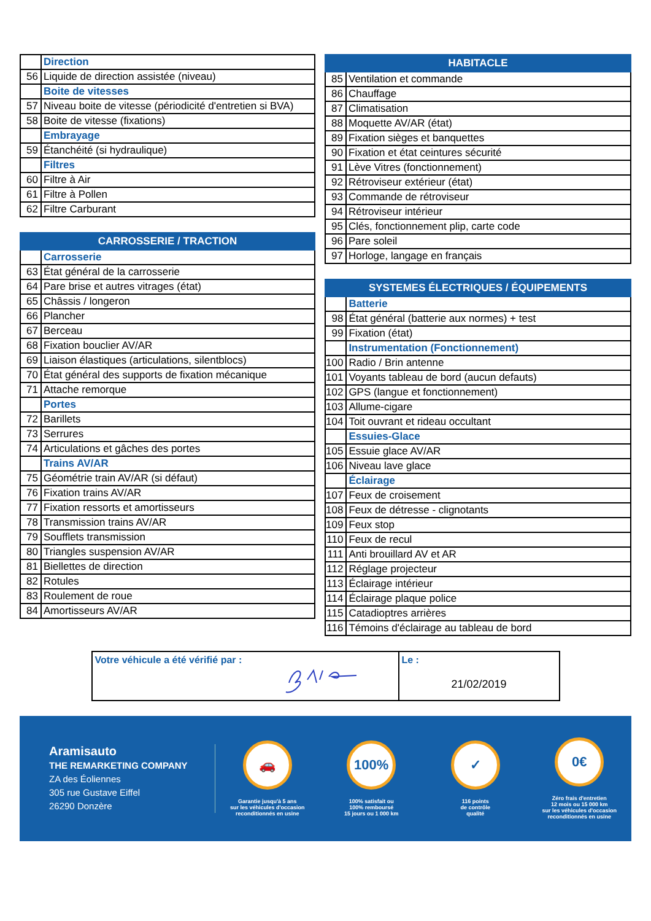| | Direction |
| 56 | Liquide de direction assistée (niveau) |
| | Boite de vitesses |
| 57 | Niveau boite de vitesse (périodicité d'entretien si BVA) |
| 58 | Boite de vitesse (fixations) |
| | Embrayage |
| 59 | Étanchéité (si hydraulique) |
| | Filtres |
| 60 | Filtre à Air |
| 61 | Filtre à Pollen |
| 62 | Filtre Carburant |
| CARROSSERIE / TRACTION | |
| --- | --- |
| | Carrosserie |
| 63 | État général de la carrosserie |
| 64 | Pare brise et autres vitrages (état) |
| 65 | Châssis / longeron |
| 66 | Plancher |
| 67 | Berceau |
| 68 | Fixation bouclier AV/AR |
| 69 | Liaison élastiques (articulations, silentblocs) |
| 70 | État général des supports de fixation mécanique |
| 71 | Attache remorque |
| | Portes |
| 72 | Barillets |
| 73 | Serrures |
| 74 | Articulations et gâches des portes |
| | Trains AV/AR |
| 75 | Géométrie train AV/AR (si défaut) |
| 76 | Fixation trains AV/AR |
| 77 | Fixation ressorts et amortisseurs |
| 78 | Transmission trains AV/AR |
| 79 | Soufflets transmission |
| 80 | Triangles suspension AV/AR |
| 81 | Biellettes de direction |
| 82 | Rotules |
| 83 | Roulement de roue |
| 84 | Amortisseurs AV/AR |
| HABITACLE | |
| --- | --- |
| 85 | Ventilation et commande |
| 86 | Chauffage |
| 87 | Climatisation |
| 88 | Moquette AV/AR (état) |
| 89 | Fixation sièges et banquettes |
| 90 | Fixation et état ceintures sécurité |
| 91 | Lève Vitres (fonctionnement) |
| 92 | Rétroviseur extérieur (état) |
| 93 | Commande de rétroviseur |
| 94 | Rétroviseur intérieur |
| 95 | Clés, fonctionnement plip, carte code |
| 96 | Pare soleil |
| 97 | Horloge, langage en français |
| SYSTEMES ÉLECTRIQUES / ÉQUIPEMENTS | |
| --- | --- |
| | Batterie |
| 98 | État général (batterie aux normes) + test |
| 99 | Fixation (état) |
| | Instrumentation (Fonctionnement) |
| 100 | Radio / Brin antenne |
| 101 | Voyants tableau de bord (aucun defauts) |
| 102 | GPS (langue et fonctionnement) |
| 103 | Allume-cigare |
| 104 | Toit ouvrant et rideau occultant |
| | Essuies-Glace |
| 105 | Essuie glace AV/AR |
| 106 | Niveau lave glace |
| | Éclairage |
| 107 | Feux de croisement |
| 108 | Feux de détresse - clignotants |
| 109 | Feux stop |
| 110 | Feux de recul |
| 111 | Anti brouillard AV et AR |
| 112 | Réglage projecteur |
| 113 | Éclairage intérieur |
| 114 | Éclairage plaque police |
| 115 | Catadioptres arrières |
| 116 | Témoins d'éclairage au tableau de bord |
Votre véhicule a été vérifié par : Le :
21/02/2019
Aramisauto
THE REMARKETING COMPANY
ZA des Éoliennes
305 rue Gustave Eiffel
26290 Donzère
🚗
Garantie jusqu'à 5 ans
sur les véhicules d'occasion
reconditionnés en usine
100%
100% satisfait ou
100% remboursé
15 jours ou 1 000 km
✓
116 points
de contrôle
qualité
0€
Zéro frais d'entretien
12 mois ou 15 000 km
sur les véhicules d'occasion
reconditionnés en usine